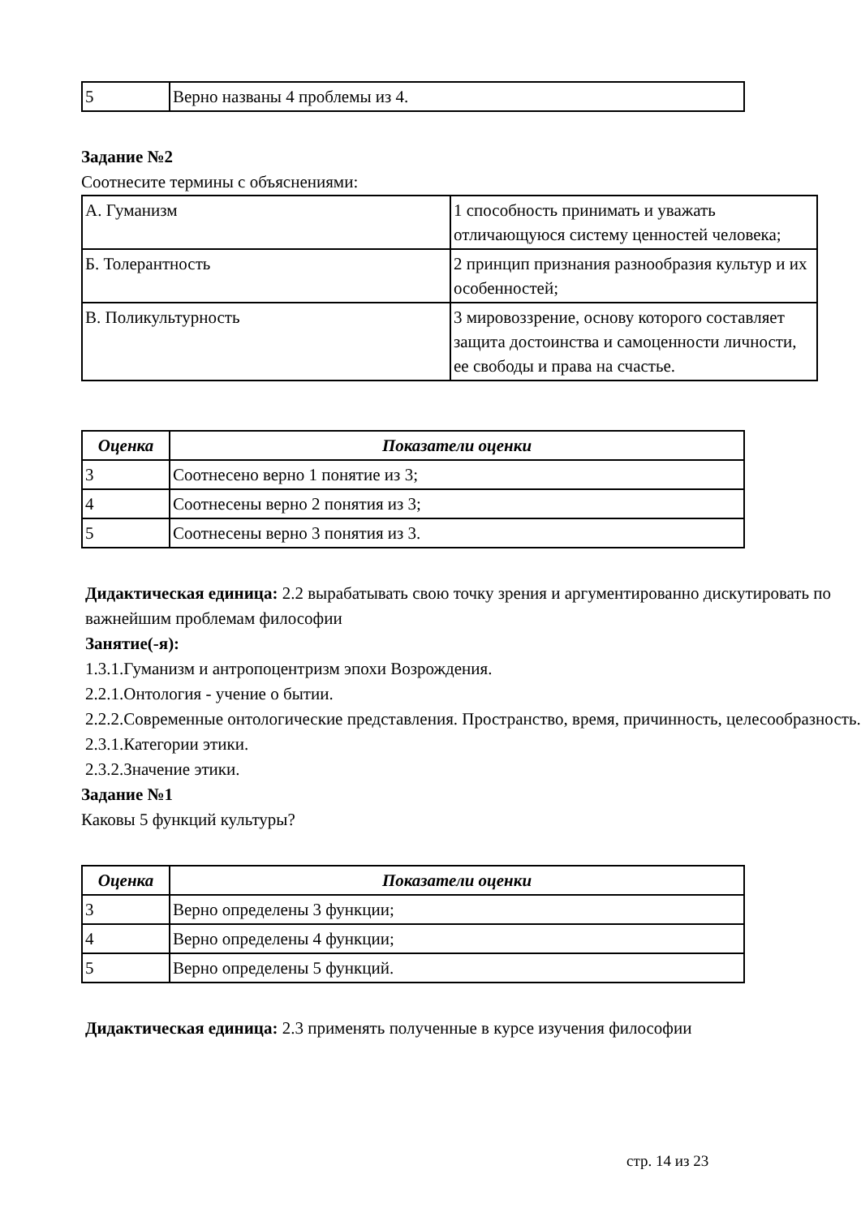| 5 | Верно названы 4 проблемы из 4. |
Задание №2
Соотнесите термины с объяснениями:
| А. Гуманизм | 1 способность принимать и уважать отличающуюся систему ценностей человека; |
| Б. Толерантность | 2 принцип признания разнообразия культур и их особенностей; |
| В. Поликультурность | 3 мировоззрение, основу которого составляет защита достоинства и самоценности личности, ее свободы и права на счастье. |
| Оценка | Показатели оценки |
| --- | --- |
| 3 | Соотнесено верно 1 понятие из 3; |
| 4 | Соотнесены верно 2 понятия из 3; |
| 5 | Соотнесены верно 3 понятия из 3. |
Дидактическая единица: 2.2 вырабатывать свою точку зрения и аргументированно дискутировать по важнейшим проблемам философии
Занятие(-я):
1.3.1.Гуманизм и антропоцентризм эпохи Возрождения.
2.2.1.Онтология - учение о бытии.
2.2.2.Современные онтологические представления. Пространство, время, причинность, целесообразность.
2.3.1.Категории этики.
2.3.2.Значение этики.
Задание №1
Каковы 5 функций культуры?
| Оценка | Показатели оценки |
| --- | --- |
| 3 | Верно определены 3 функции; |
| 4 | Верно определены 4 функции; |
| 5 | Верно определены 5 функций. |
Дидактическая единица: 2.3 применять полученные в курсе изучения философии
стр. 14 из 23